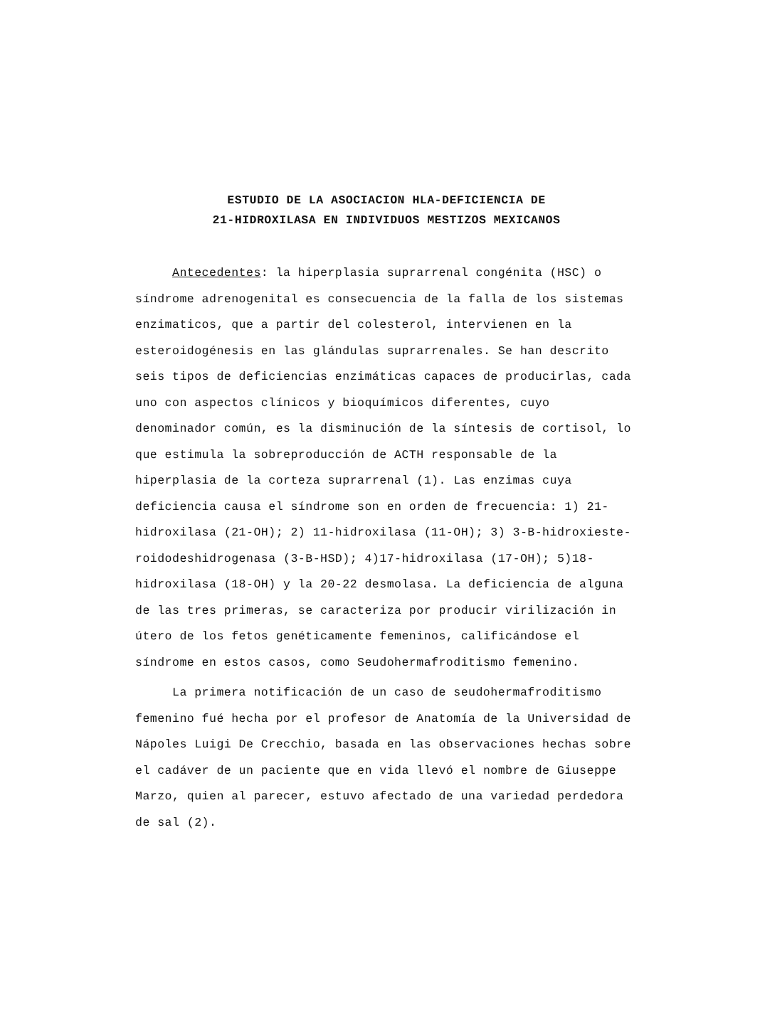ESTUDIO DE LA ASOCIACION HLA-DEFICIENCIA DE
21-HIDROXILASA EN INDIVIDUOS MESTIZOS MEXICANOS
Antecedentes: la hiperplasia suprarrenal congénita (HSC) o síndrome adrenogenital es consecuencia de la falla de los sistemas enzimaticos, que a partir del colesterol, intervienen en la esteroidogénesis en las glándulas supra­rrenales. Se han descrito seis tipos de deficiencias enzi­máticas capaces de producirlas, cada uno con aspectos clí­nicos y bioquímicos diferentes, cuyo denominador común, es la disminución de la síntesis de cortisol, lo que estimula la sobreproducción de ACTH responsable de la hiperplasia de la corteza suprarrenal (1). Las enzimas cuya deficiencia causa el síndrome son en orden de frecuencia: 1) 21-hidroxi­lasa (21-OH); 2) 11-hidroxilasa (11-OH); 3) 3-B-hidroxieste­roidodeshidrogenasa (3-B-HSD); 4)17-hidroxilasa (17-OH); 5)18-hidroxilasa (18-OH) y la 20-22 desmolasa. La deficien­cia de alguna de las tres primeras, se caracteriza por pro­ducir virilización in útero de los fetos genéticamente feme­ninos, calificándose el síndrome en estos casos, como Seudo­hermafroditismo femenino.
La primera notificación de un caso de seudohermafrodi­tismo femenino fué hecha por el profesor de Anatomía de la Universidad de Nápoles Luigi De Crecchio, basada en las ob­servaciones hechas sobre el cadáver de un paciente que en vi­da llevó el nombre de Giuseppe Marzo, quien al parecer, estu­vo afectado de una variedad perdedora de sal (2).